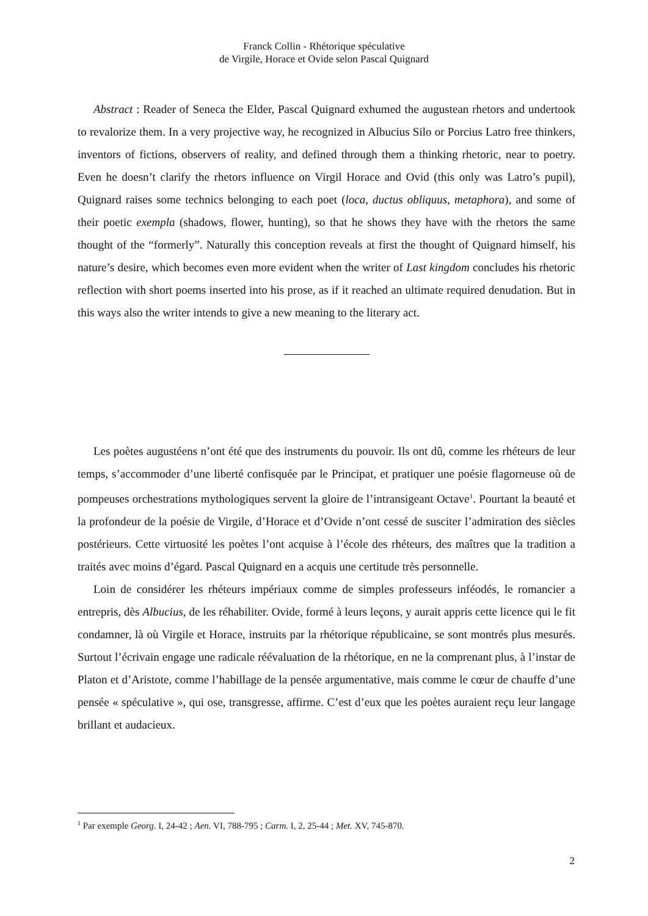Franck Collin - Rhétorique spéculative
de Virgile, Horace et Ovide selon Pascal Quignard
Abstract : Reader of Seneca the Elder, Pascal Quignard exhumed the augustean rhetors and undertook to revalorize them. In a very projective way, he recognized in Albucius Silo or Porcius Latro free thinkers, inventors of fictions, observers of reality, and defined through them a thinking rhetoric, near to poetry. Even he doesn’t clarify the rhetors influence on Virgil Horace and Ovid (this only was Latro’s pupil), Quignard raises some technics belonging to each poet (loca, ductus obliquus, metaphora), and some of their poetic exempla (shadows, flower, hunting), so that he shows they have with the rhetors the same thought of the “formerly”. Naturally this conception reveals at first the thought of Quignard himself, his nature’s desire, which becomes even more evident when the writer of Last kingdom concludes his rhetoric reflection with short poems inserted into his prose, as if it reached an ultimate required denudation. But in this ways also the writer intends to give a new meaning to the literary act.
Les poètes augustéens n’ont été que des instruments du pouvoir. Ils ont dû, comme les rhéteurs de leur temps, s’accommoder d’une liberté confisquée par le Principat, et pratiquer une poésie flagorneuse où de pompeuses orchestrations mythologiques servent la gloire de l’intransigeant Octave<sup>1</sup>. Pourtant la beauté et la profondeur de la poésie de Virgile, d’Horace et d’Ovide n’ont cessé de susciter l’admiration des siècles postérieurs. Cette virtuosité les poètes l’ont acquise à l’école des rhéteurs, des maîtres que la tradition a traités avec moins d’égard. Pascal Quignard en a acquis une certitude très personnelle.
Loin de considérer les rhéteurs impériaux comme de simples professeurs inféodés, le romancier a entrepris, dès Albucius, de les réhabiliter. Ovide, formé à leurs leçons, y aurait appris cette licence qui le fit condamner, là où Virgile et Horace, instruits par la rhétorique républicaine, se sont montrés plus mesurés. Surtout l’écrivain engage une radicale réévaluation de la rhétorique, en ne la comprenant plus, à l’instar de Platon et d’Aristote, comme l’habillage de la pensée argumentative, mais comme le cœur de chauffe d’une pensée « spéculative », qui ose, transgresse, affirme. C’est d’eux que les poètes auraient reçu leur langage brillant et audacieux.
<sup>1</sup> Par exemple Georg. I, 24-42 ; Aen. VI, 788-795 ; Carm. I, 2, 25-44 ; Met. XV, 745-870.
2